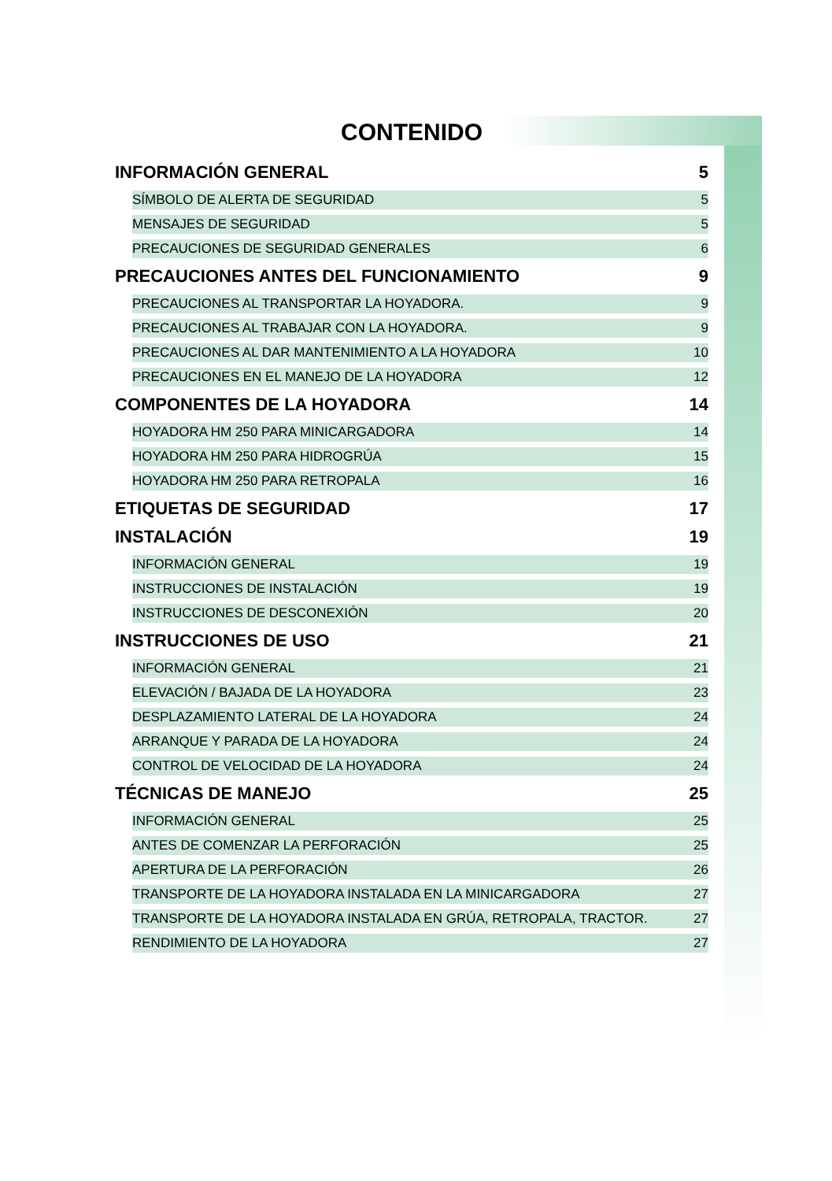CONTENIDO
INFORMACIÓN GENERAL 5
SÍMBOLO DE ALERTA DE SEGURIDAD 5
MENSAJES DE SEGURIDAD 5
PRECAUCIONES DE SEGURIDAD GENERALES 6
PRECAUCIONES ANTES DEL FUNCIONAMIENTO 9
PRECAUCIONES AL TRANSPORTAR LA HOYADORA. 9
PRECAUCIONES AL TRABAJAR CON LA HOYADORA. 9
PRECAUCIONES AL DAR MANTENIMIENTO A LA HOYADORA 10
PRECAUCIONES EN EL MANEJO DE LA HOYADORA 12
COMPONENTES DE LA HOYADORA 14
HOYADORA HM 250 PARA MINICARGADORA 14
HOYADORA HM 250 PARA HIDROGRÚA 15
HOYADORA HM 250 PARA RETROPALA 16
ETIQUETAS DE SEGURIDAD 17
INSTALACIÓN 19
INFORMACIÓN GENERAL 19
INSTRUCCIONES DE INSTALACIÓN 19
INSTRUCCIONES DE DESCONEXIÓN 20
INSTRUCCIONES DE USO 21
INFORMACIÓN GENERAL 21
ELEVACIÓN / BAJADA DE LA HOYADORA 23
DESPLAZAMIENTO LATERAL DE LA HOYADORA 24
ARRANQUE Y PARADA DE LA HOYADORA 24
CONTROL DE VELOCIDAD DE LA HOYADORA 24
TÉCNICAS DE MANEJO 25
INFORMACIÓN GENERAL 25
ANTES DE COMENZAR LA PERFORACIÓN 25
APERTURA DE LA PERFORACIÓN 26
TRANSPORTE DE LA HOYADORA INSTALADA EN LA MINICARGADORA 27
TRANSPORTE DE LA HOYADORA INSTALADA EN GRÚA, RETROPALA, TRACTOR. 27
RENDIMIENTO DE LA HOYADORA 27